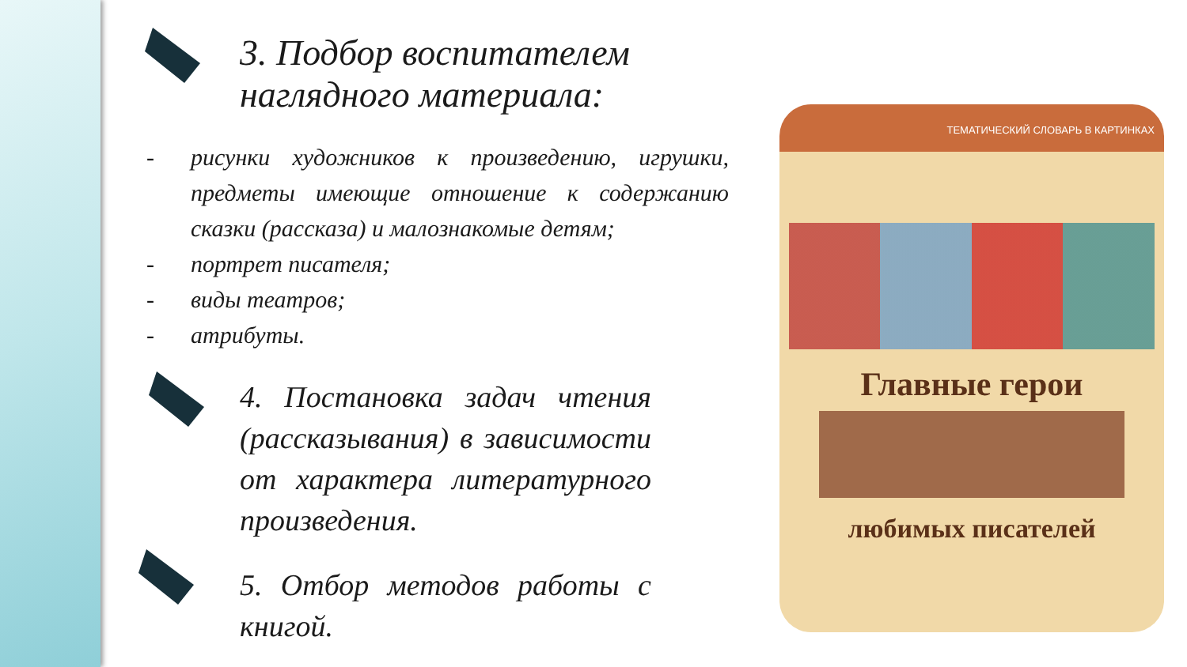3. Подбор воспитателем наглядного материала:
- рисунки художников к произведению, игрушки, предметы имеющие отношение к содержанию сказки (рассказа) и малознакомые детям;
- портрет писателя;
- виды театров;
- атрибуты.
4. Постановка задач чтения (рассказывания) в зависимости от характера литературного произведения.
5. Отбор методов работы с книгой.
ТЕМАТИЧЕСКИЙ СЛОВАРЬ В КАРТИНКАХ
Главные герои
любимых писателей